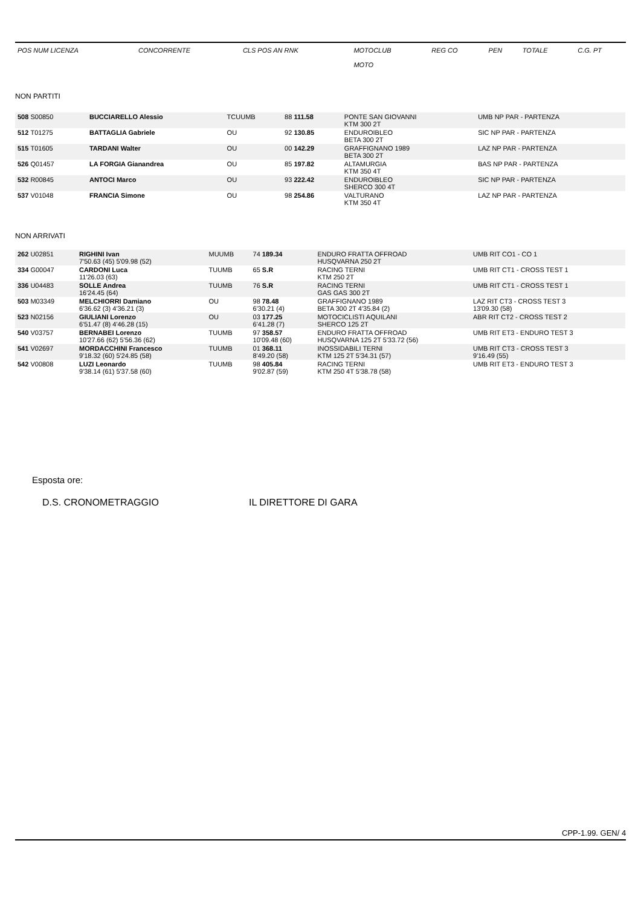| POS NUM LICENZA | CONCORRENTE | CLS POS AN RNK | MOTOCLUB MOTO | REG CO | PEN | TOTALE | C.G. PT |
NON PARTITI
| 508 S00850 | BUCCIARELLO Alessio | TCUUMB | 88 111.58 | PONTE SAN GIOVANNI KTM 300 2T | UMB NP PAR - PARTENZA |
| 512 T01275 | BATTAGLIA Gabriele | OU | 92 130.85 | ENDUROIBLEO BETA 300 2T | SIC NP PAR - PARTENZA |
| 515 T01605 | TARDANI Walter | OU | 00 142.29 | GRAFFIGNANO 1989 BETA 300 2T | LAZ NP PAR - PARTENZA |
| 526 Q01457 | LA FORGIA Gianandrea | OU | 85 197.82 | ALTAMURGIA KTM 350 4T | BAS NP PAR - PARTENZA |
| 532 R00845 | ANTOCI Marco | OU | 93 222.42 | ENDUROIBLEO SHERCO 300 4T | SIC NP PAR - PARTENZA |
| 537 V01048 | FRANCIA Simone | OU | 98 254.86 | VALTURANO KTM 350 4T | LAZ NP PAR - PARTENZA |
NON ARRIVATI
| 262 U02851 | RIGHINI Ivan 7'50.63 (45) 5'09.98 (52) | MUUMB | 74 189.34 | ENDURO FRATTA OFFROAD HUSQVARNA 250 2T | UMB RIT CO1 - CO 1 |
| 334 G00047 | CARDONI Luca 11'26.03 (63) | TUUMB | 65 S.R | RACING TERNI KTM 250 2T | UMB RIT CT1 - CROSS TEST 1 |
| 336 U04483 | SOLLE Andrea 16'24.45 (64) | TUUMB | 76 S.R | RACING TERNI GAS GAS 300 2T | UMB RIT CT1 - CROSS TEST 1 |
| 503 M03349 | MELCHIORRI Damiano 6'36.62 (3) 4'36.21 (3) | OU | 98 78.48 6'30.21 (4) | GRAFFIGNANO 1989 BETA 300 2T 4'35.84 (2) | LAZ RIT CT3 - CROSS TEST 3 13'09.30 (58) |
| 523 N02156 | GIULIANI Lorenzo 6'51.47 (8) 4'46.28 (15) | OU | 03 177.25 6'41.28 (7) | MOTOCICLISTI AQUILANI SHERCO 125 2T | ABR RIT CT2 - CROSS TEST 2 |
| 540 V03757 | BERNABEI Lorenzo 10'27.66 (62) 5'56.36 (62) | TUUMB | 97 358.57 10'09.48 (60) | ENDURO FRATTA OFFROAD HUSQVARNA 125 2T 5'33.72 (56) | UMB RIT ET3 - ENDURO TEST 3 |
| 541 V02697 | MORDACCHINI Francesco 9'18.32 (60) 5'24.85 (58) | TUUMB | 01 368.11 8'49.20 (58) | INOSSIDABILI TERNI KTM 125 2T 5'34.31 (57) | UMB RIT CT3 - CROSS TEST 3 9'16.49 (55) |
| 542 V00808 | LUZI Leonardo 9'38.14 (61) 5'37.58 (60) | TUUMB | 98 405.84 9'02.87 (59) | RACING TERNI KTM 250 4T 5'38.78 (58) | UMB RIT ET3 - ENDURO TEST 3 |
Esposta ore:
D.S. CRONOMETRAGGIO IL DIRETTORE DI GARA
CPP-1.99. GEN/ 4